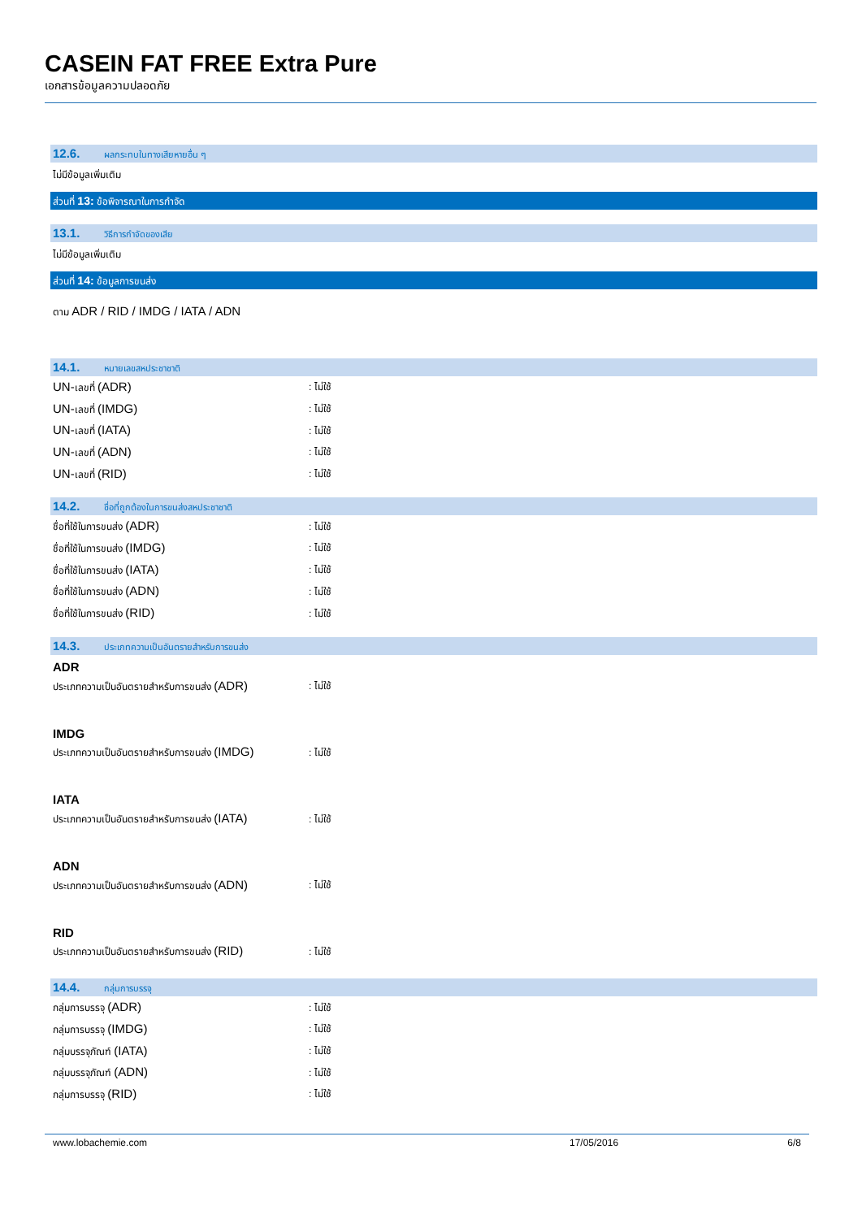CASEIN FAT FREE Extra Pure
เอกสารข้อมูลความปลอดภัย
12.6. ผลกระทบในทางเสียหายอื่น ๆ
ไม่มีข้อมูลเพิ่มเติม
ส่วนที่ 13: ข้อพิจารณาในการกำจัด
13.1. วิธีการกำจัดของเสีย
ไม่มีข้อมูลเพิ่มเติม
ส่วนที่ 14: ข้อมูลการขนส่ง
ตาม ADR / RID / IMDG / IATA / ADN
14.1. หมายเลขสหประชาชาติ
UN-เลขที่ (ADR): ไม่ใช้
UN-เลขที่ (IMDG): ไม่ใช้
UN-เลขที่ (IATA): ไม่ใช้
UN-เลขที่ (ADN): ไม่ใช้
UN-เลขที่ (RID): ไม่ใช้
14.2. ชื่อที่ถูกต้องในการขนส่งสหประชาชาติ
ชื่อที่ใช้ในการขนส่ง (ADR): ไม่ใช้
ชื่อที่ใช้ในการขนส่ง (IMDG): ไม่ใช้
ชื่อที่ใช้ในการขนส่ง (IATA): ไม่ใช้
ชื่อที่ใช้ในการขนส่ง (ADN): ไม่ใช้
ชื่อที่ใช้ในการขนส่ง (RID): ไม่ใช้
14.3. ประเภทความเป็นอันตรายสำหรับการขนส่ง
ADR
ประเภทความเป็นอันตรายสำหรับการขนส่ง (ADR): ไม่ใช้
IMDG
ประเภทความเป็นอันตรายสำหรับการขนส่ง (IMDG): ไม่ใช้
IATA
ประเภทความเป็นอันตรายสำหรับการขนส่ง (IATA): ไม่ใช้
ADN
ประเภทความเป็นอันตรายสำหรับการขนส่ง (ADN): ไม่ใช้
RID
ประเภทความเป็นอันตรายสำหรับการขนส่ง (RID): ไม่ใช้
14.4. กลุ่มการบรรจุ
กลุ่มการบรรจุ (ADR): ไม่ใช้
กลุ่มการบรรจุ (IMDG): ไม่ใช้
กลุ่มบรรจุภัณฑ์ (IATA): ไม่ใช้
กลุ่มบรรจุภัณฑ์ (ADN): ไม่ใช้
กลุ่มการบรรจุ (RID): ไม่ใช้
www.lobachemie.com 17/05/2016 6/8